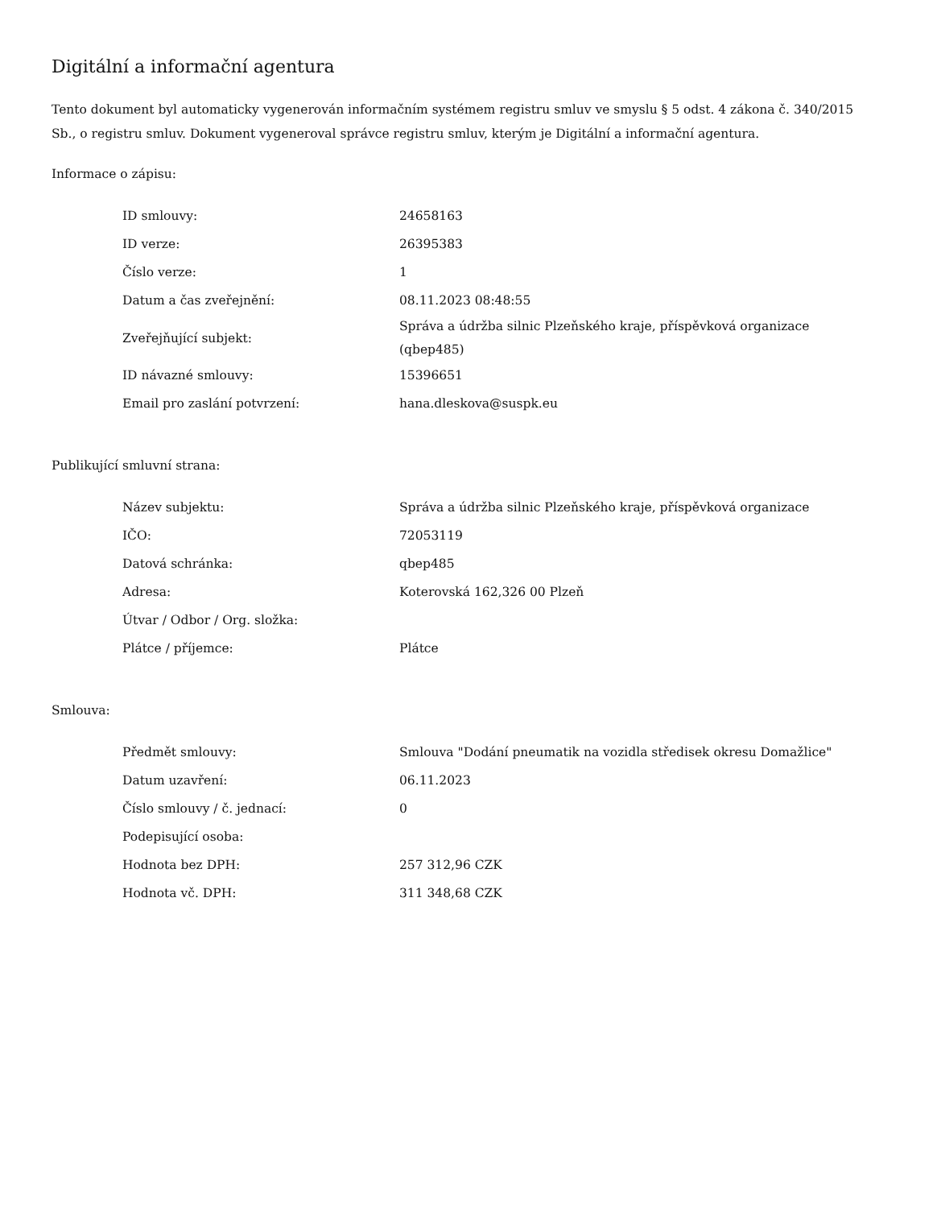Digitální a informační agentura
Tento dokument byl automaticky vygenerován informačním systémem registru smluv ve smyslu § 5 odst. 4 zákona č. 340/2015 Sb., o registru smluv. Dokument vygeneroval správce registru smluv, kterým je Digitální a informační agentura.
Informace o zápisu:
| ID smlouvy: | 24658163 |
| ID verze: | 26395383 |
| Číslo verze: | 1 |
| Datum a čas zveřejnění: | 08.11.2023 08:48:55 |
| Zveřejňující subjekt: | Správa a údržba silnic Plzeňského kraje, příspěvková organizace (qbep485) |
| ID návazné smlouvy: | 15396651 |
| Email pro zaslání potvrzení: | hana.dleskova@suspk.eu |
Publikující smluvní strana:
| Název subjektu: | Správa a údržba silnic Plzeňského kraje, příspěvková organizace |
| IČO: | 72053119 |
| Datová schránka: | qbep485 |
| Adresa: | Koterovská 162,326 00 Plzeň |
| Útvar / Odbor / Org. složka: | |
| Plátce / příjemce: | Plátce |
Smlouva:
| Předmět smlouvy: | Smlouva "Dodání pneumatik na vozidla středisek okresu Domažlice" |
| Datum uzavření: | 06.11.2023 |
| Číslo smlouvy / č. jednací: | 0 |
| Podepisující osoba: | |
| Hodnota bez DPH: | 257 312,96 CZK |
| Hodnota vč. DPH: | 311 348,68 CZK |